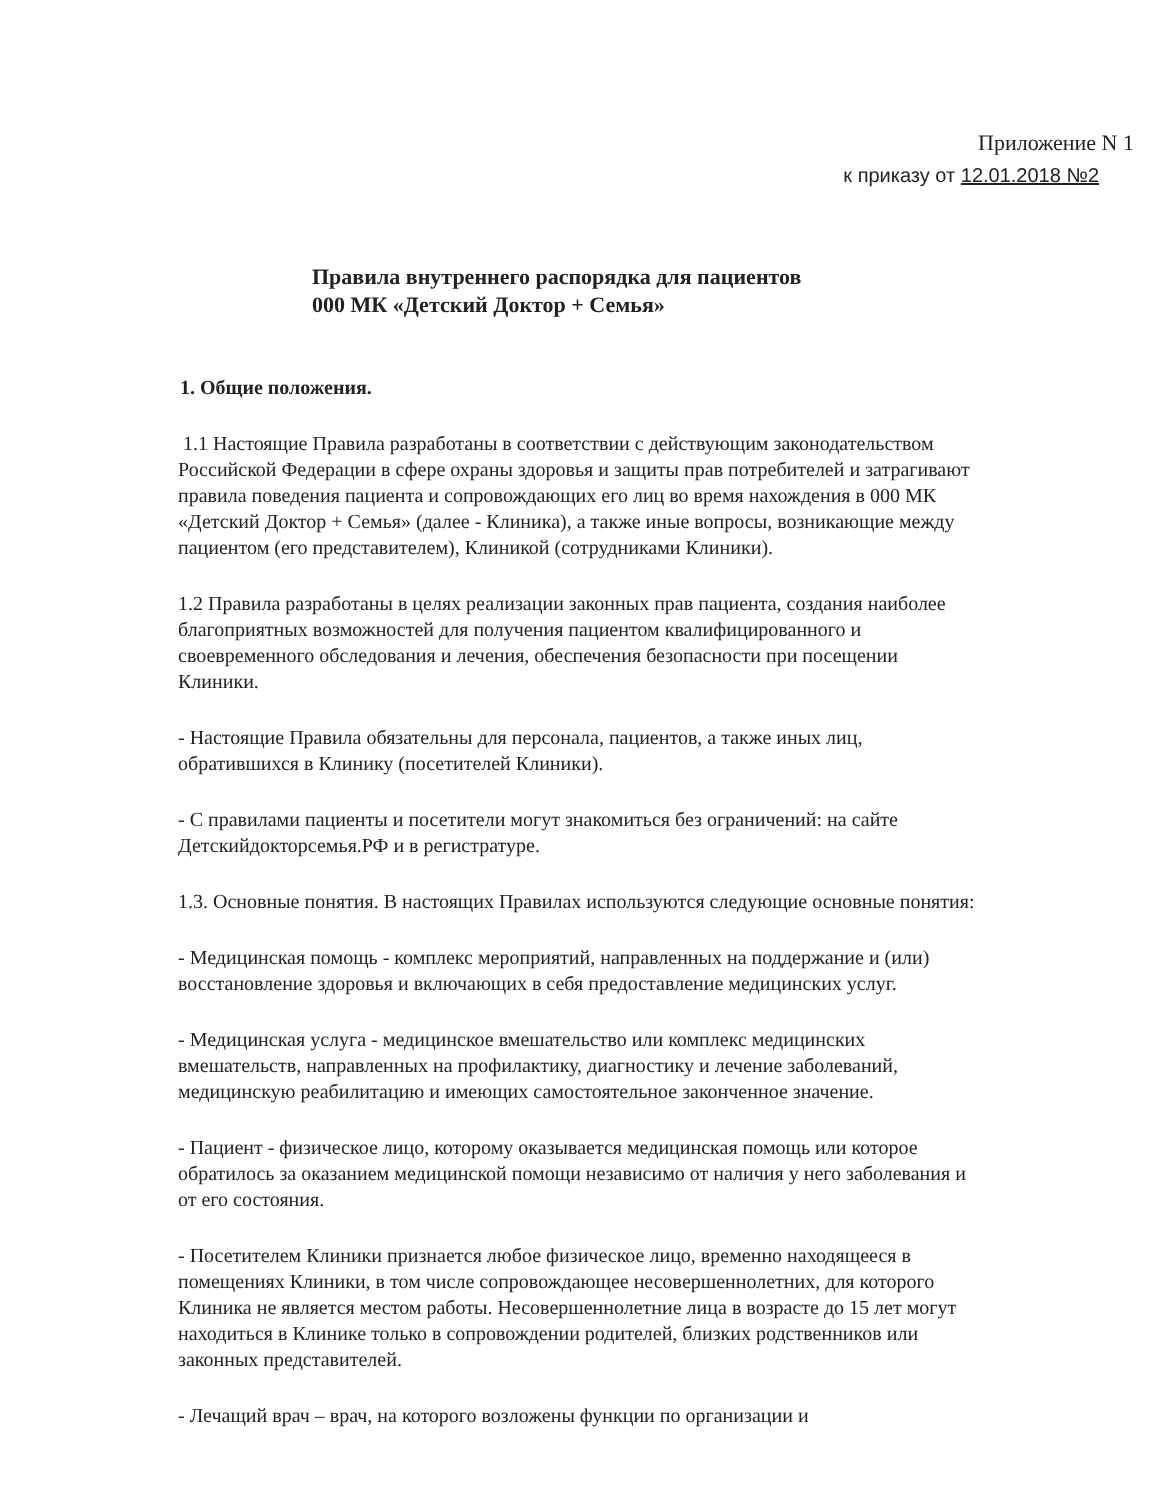Приложение N 1
к приказу от 12.01.2018 №2
Правила внутреннего распорядка для пациентов
000 МК «Детский Доктор + Семья»
1. Общие положения.
1.1 Настоящие Правила разработаны в соответствии с действующим законодательством Российской Федерации в сфере охраны здоровья и защиты прав потребителей и затрагивают правила поведения пациента и сопровождающих его лиц во время нахождения в 000 МК «Детский Доктор + Семья» (далее - Клиника), а также иные вопросы, возникающие между пациентом (его представителем), Клиникой (сотрудниками Клиники).
1.2 Правила разработаны в целях реализации законных прав пациента, создания наиболее благоприятных возможностей для получения пациентом квалифицированного и своевременного обследования и лечения, обеспечения безопасности при посещении Клиники.
- Настоящие Правила обязательны для персонала, пациентов, а также иных лиц, обратившихся в Клинику (посетителей Клиники).
- С правилами пациенты и посетители могут знакомиться без ограничений: на сайте Детскийдокторсемья.РФ и в регистратуре.
1.3. Основные понятия. В настоящих Правилах используются следующие основные понятия:
- Медицинская помощь - комплекс мероприятий, направленных на поддержание и (или) восстановление здоровья и включающих в себя предоставление медицинских услуг.
- Медицинская услуга - медицинское вмешательство или комплекс медицинских вмешательств, направленных на профилактику, диагностику и лечение заболеваний, медицинскую реабилитацию и имеющих самостоятельное законченное значение.
- Пациент - физическое лицо, которому оказывается медицинская помощь или которое обратилось за оказанием медицинской помощи независимо от наличия у него заболевания и от его состояния.
- Посетителем Клиники признается любое физическое лицо, временно находящееся в помещениях Клиники, в том числе сопровождающее несовершеннолетних, для которого Клиника не является местом работы. Несовершеннолетние лица в возрасте до 15 лет могут находиться в Клинике только в сопровождении родителей, близких родственников или законных представителей.
- Лечащий врач – врач, на которого возложены функции по организации и